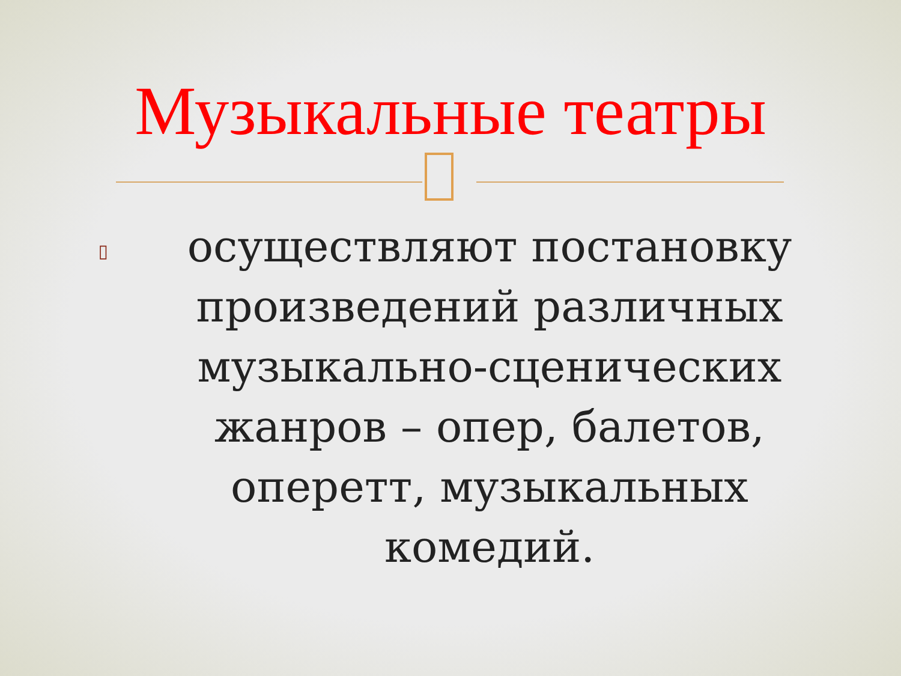Музыкальные театры
▯
осуществляют постановку произведений различных музыкально-сценических жанров – опер, балетов, оперетт, музыкальных комедий.